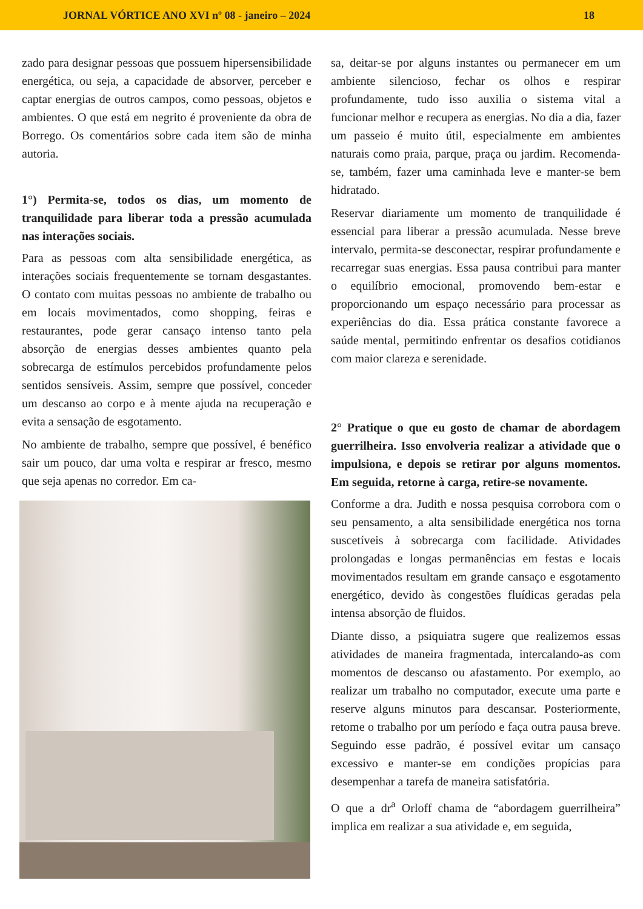JORNAL VÓRTICE ANO XVI nº 08 - janeiro – 2024 18
zado para designar pessoas que possuem hipersensibilidade energética, ou seja, a capacidade de absorver, perceber e captar energias de outros campos, como pessoas, objetos e ambientes. O que está em negrito é proveniente da obra de Borrego. Os comentários sobre cada item são de minha autoria.
1°) Permita-se, todos os dias, um momento de tranquilidade para liberar toda a pressão acumulada nas interações sociais.
Para as pessoas com alta sensibilidade energética, as interações sociais frequentemente se tornam desgastantes. O contato com muitas pessoas no ambiente de trabalho ou em locais movimentados, como shopping, feiras e restaurantes, pode gerar cansaço intenso tanto pela absorção de energias desses ambientes quanto pela sobrecarga de estímulos percebidos profundamente pelos sentidos sensíveis. Assim, sempre que possível, conceder um descanso ao corpo e à mente ajuda na recuperação e evita a sensação de esgotamento.
No ambiente de trabalho, sempre que possível, é benéfico sair um pouco, dar uma volta e respirar ar fresco, mesmo que seja apenas no corredor. Em ca-
sa, deitar-se por alguns instantes ou permanecer em um ambiente silencioso, fechar os olhos e respirar profundamente, tudo isso auxilia o sistema vital a funcionar melhor e recupera as energias. No dia a dia, fazer um passeio é muito útil, especialmente em ambientes naturais como praia, parque, praça ou jardim. Recomenda-se, também, fazer uma caminhada leve e manter-se bem hidratado.
Reservar diariamente um momento de tranquilidade é essencial para liberar a pressão acumulada. Nesse breve intervalo, permita-se desconectar, respirar profundamente e recarregar suas energias. Essa pausa contribui para manter o equilíbrio emocional, promovendo bem-estar e proporcionando um espaço necessário para processar as experiências do dia. Essa prática constante favorece a saúde mental, permitindo enfrentar os desafios cotidianos com maior clareza e serenidade.
2° Pratique o que eu gosto de chamar de abordagem guerrilheira. Isso envolveria realizar a atividade que o impulsiona, e depois se retirar por alguns momentos. Em seguida, retorne à carga, retire-se novamente.
Conforme a dra. Judith e nossa pesquisa corrobora com o seu pensamento, a alta sensibilidade energética nos torna suscetíveis à sobrecarga com facilidade. Atividades prolongadas e longas permanências em festas e locais movimentados resultam em grande cansaço e esgotamento energético, devido às congestões fluídicas geradas pela intensa absorção de fluidos.
Diante disso, a psiquiatra sugere que realizemos essas atividades de maneira fragmentada, intercalando-as com momentos de descanso ou afastamento. Por exemplo, ao realizar um trabalho no computador, execute uma parte e reserve alguns minutos para descansar. Posteriormente, retome o trabalho por um período e faça outra pausa breve. Seguindo esse padrão, é possível evitar um cansaço excessivo e manter-se em condições propícias para desempenhar a tarefa de maneira satisfatória.
O que a dr<sup>a</sup> Orloff chama de “abordagem guerrilheira” implica em realizar a sua atividade e, em seguida,